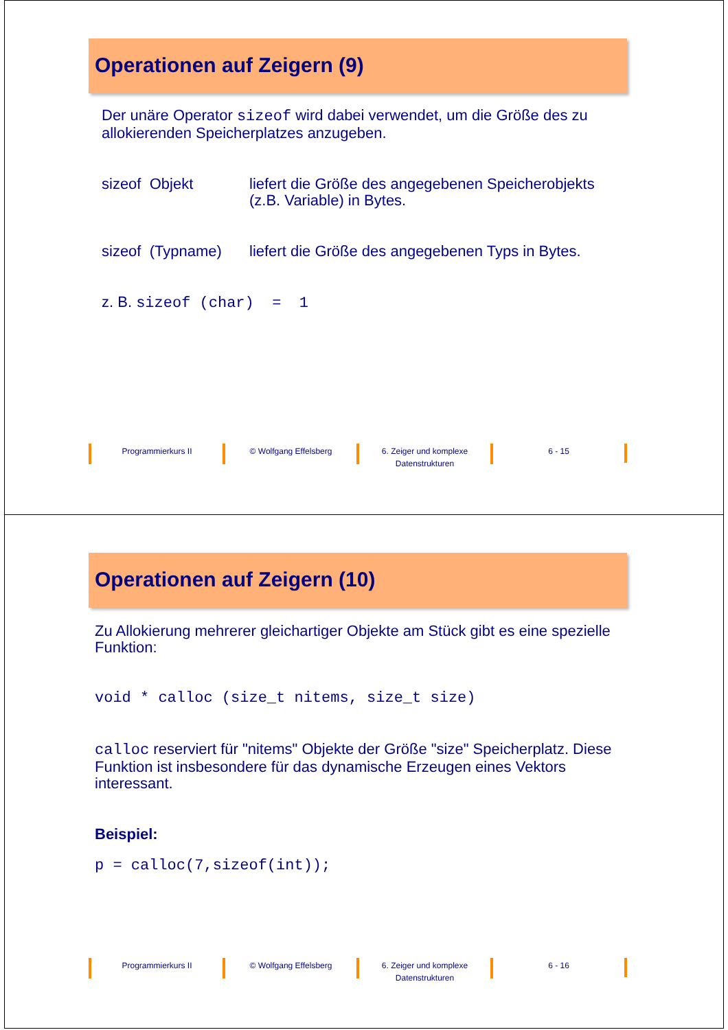Operationen auf Zeigern (9)
Der unäre Operator sizeof wird dabei verwendet, um die Größe des zu allokierenden Speicherplatzes anzugeben.
sizeof Objekt liefert die Größe des angegebenen Speicherobjekts (z.B. Variable) in Bytes.
sizeof (Typname) liefert die Größe des angegebenen Typs in Bytes.
z. B. sizeof (char) = 1
Programmierkurs II © Wolfgang Effelsberg 6. Zeiger und komplexe Datenstrukturen
6 - 15
Operationen auf Zeigern (10)
Zu Allokierung mehrerer gleichartiger Objekte am Stück gibt es eine spezielle Funktion:
void * calloc (size_t nitems, size_t size)
calloc reserviert für "nitems" Objekte der Größe "size" Speicherplatz. Diese Funktion ist insbesondere für das dynamische Erzeugen eines Vektors interessant.
Beispiel:
p = calloc(7,sizeof(int));
Programmierkurs II © Wolfgang Effelsberg 6. Zeiger und komplexe Datenstrukturen
6 - 16